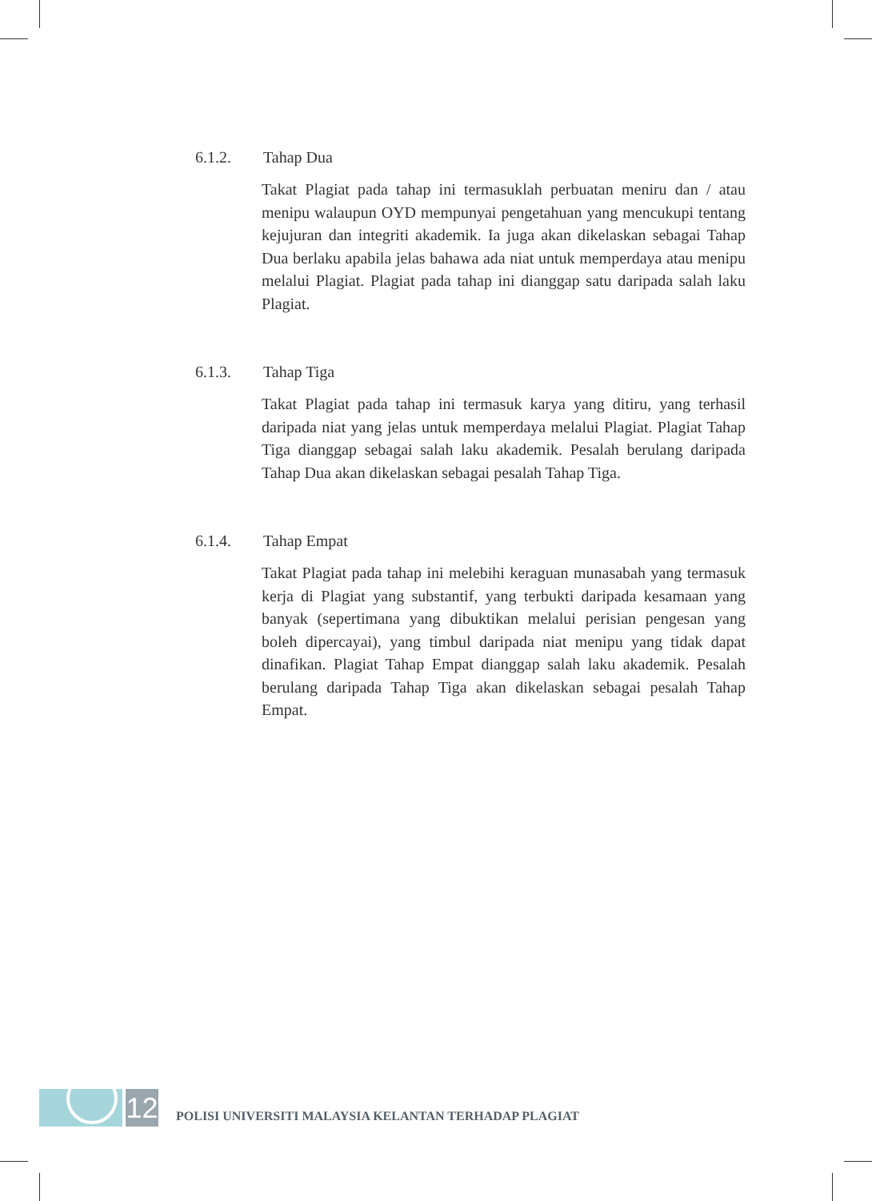6.1.2. Tahap Dua
Takat Plagiat pada tahap ini termasuklah perbuatan meniru dan / atau menipu walaupun OYD mempunyai pengetahuan yang mencukupi tentang kejujuran dan integriti akademik. Ia juga akan dikelaskan sebagai Tahap Dua berlaku apabila jelas bahawa ada niat untuk memperdaya atau menipu melalui Plagiat. Plagiat pada tahap ini dianggap satu daripada salah laku Plagiat.
6.1.3. Tahap Tiga
Takat Plagiat pada tahap ini termasuk karya yang ditiru, yang terhasil daripada niat yang jelas untuk memperdaya melalui Plagiat. Plagiat Tahap Tiga dianggap sebagai salah laku akademik. Pesalah berulang daripada Tahap Dua akan dikelaskan sebagai pesalah Tahap Tiga.
6.1.4. Tahap Empat
Takat Plagiat pada tahap ini melebihi keraguan munasabah yang termasuk kerja di Plagiat yang substantif, yang terbukti daripada kesamaan yang banyak (sepertimana yang dibuktikan melalui perisian pengesan yang boleh dipercayai), yang timbul daripada niat menipu yang tidak dapat dinafikan. Plagiat Tahap Empat dianggap salah laku akademik. Pesalah berulang daripada Tahap Tiga akan dikelaskan sebagai pesalah Tahap Empat.
12
POLISI UNIVERSITI MALAYSIA KELANTAN TERHADAP PLAGIAT